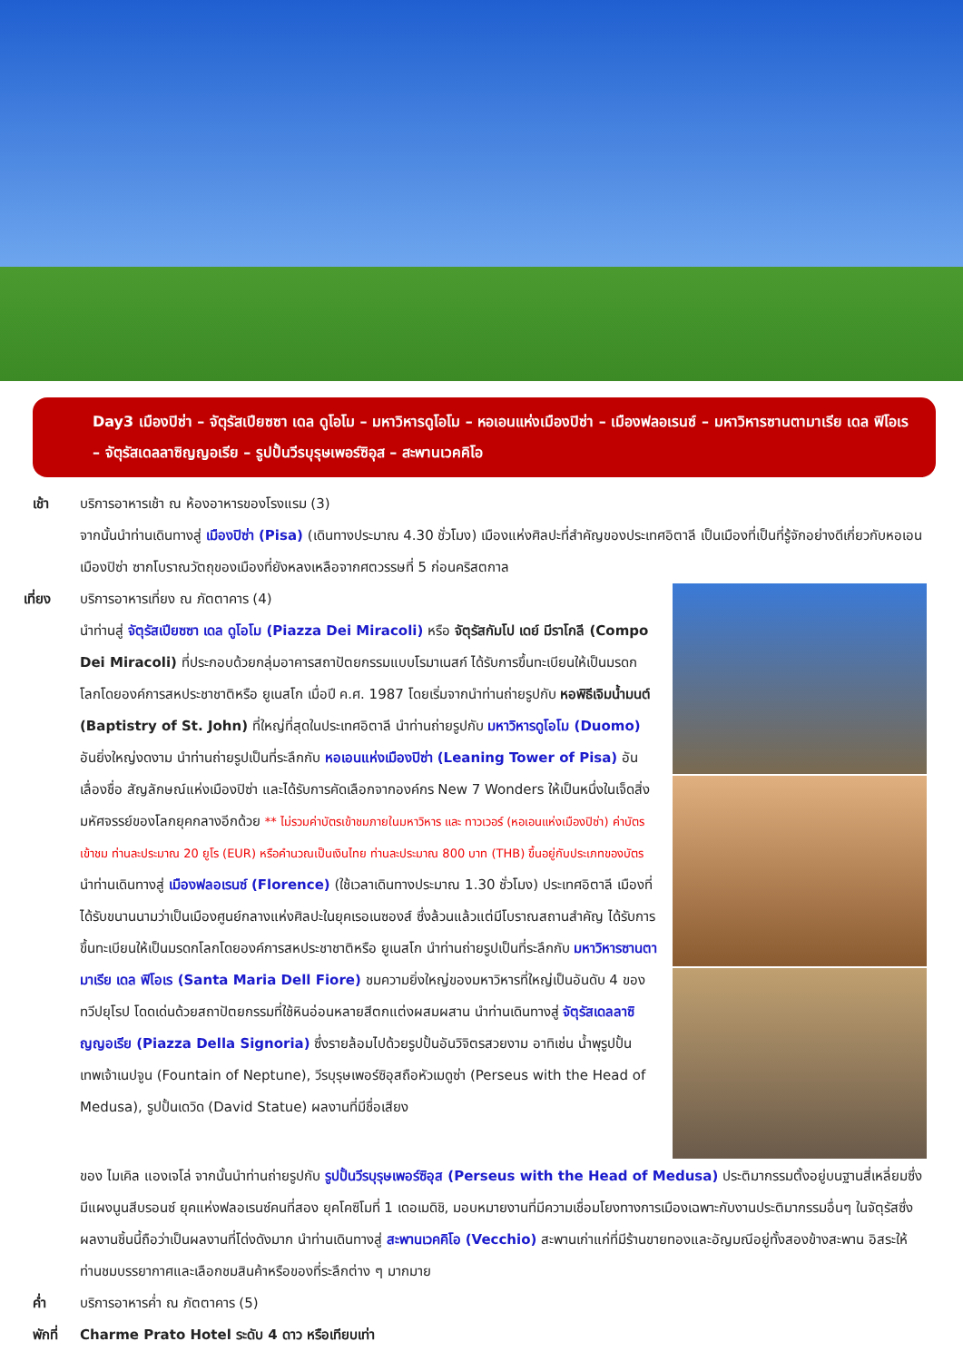Day3 เมืองปิซ่า – จัตุรัสเปียซซา เดล ดูโอโม – มหาวิหารดูโอโม – หอเอนแห่งเมืองปิซ่า – เมืองฟลอเรนซ์ – มหาวิหารซานตามาเรีย เดล ฟิโอเร – จัตุรัสเดลลาซิญญอเรีย – รูปปั้นวีรบุรุษเพอร์ซิอุส – สะพานเวคคิโอ
เช้า บริการอาหารเช้า ณ ห้องอาหารของโรงแรม (3)
จากนั้นนำท่านเดินทางสู่ เมืองปิซ่า (Pisa) (เดินทางประมาณ 4.30 ชั่วโมง) เมืองแห่งศิลปะที่สำคัญของประเทศอิตาลี เป็นเมืองที่เป็นที่รู้จักอย่างดีเกี่ยวกับหอเอนเมืองปิซ่า ซากโบราณวัตถุของเมืองที่ยังหลงเหลือจากศตวรรษที่ 5 ก่อนคริสตกาล
เที่ยง บริการอาหารเที่ยง ณ ภัตตาคาร (4)
นำท่านสู่ จัตุรัสเปียซซา เดล ดูโอโม (Piazza Dei Miracoli) หรือ จัตุรัสกัมโป เดย์ มีราโกลี (Compo Dei Miracoli) ที่ประกอบด้วยกลุ่มอาคารสถาปัตยกรรมแบบโรมาเนสก์ ได้รับการขึ้นทะเบียนให้เป็นมรดกโลกโดยองค์การสหประชาชาติหรือ ยูเนสโก เมื่อปี ค.ศ. 1987 โดยเริ่มจากนำท่านถ่ายรูปกับ หอพิธีเจิมน้ำมนต์ (Baptistry of St. John) ที่ใหญ่ที่สุดในประเทศอิตาลี นำท่านถ่ายรูปกับ มหาวิหารดูโอโม (Duomo) อันยิ่งใหญ่งดงาม นำท่านถ่ายรูปเป็นที่ระลึกกับ หอเอนแห่งเมืองปิซ่า (Leaning Tower of Pisa) อันเลื่องชื่อ สัญลักษณ์แห่งเมืองปิซ่า และได้รับการคัดเลือกจากองค์กร New 7 Wonders ให้เป็นหนึ่งในเจ็ดสิ่งมหัศจรรย์ของโลกยุคกลางอีกด้วย ** ไม่รวมค่าบัตรเข้าชมภายในมหาวิหาร และ ทาวเวอร์ (หอเอนแห่งเมืองปิซ่า) ค่าบัตรเข้าชม ท่านละประมาณ 20 ยูโร (EUR) หรือคำนวณเป็นเงินไทย ท่านละประมาณ 800 บาท (THB) ขึ้นอยู่กับประเภทของบัตร
นำท่านเดินทางสู่ เมืองฟลอเรนซ์ (Florence) (ใช้เวลาเดินทางประมาณ 1.30 ชั่วโมง) ประเทศอิตาลี เมืองที่ได้รับขนานนามว่าเป็นเมืองศูนย์กลางแห่งศิลปะในยุคเรอเนซองส์ ซึ่งล้วนแล้วแต่มีโบราณสถานสำคัญ ได้รับการขึ้นทะเบียนให้เป็นมรดกโลกโดยองค์การสหประชาชาติหรือ ยูเนสโก นำท่านถ่ายรูปเป็นที่ระลึกกับ มหาวิหารซานตามาเรีย เดล ฟิโอเร (Santa Maria Dell Fiore) ชมความยิ่งใหญ่ของมหาวิหารที่ใหญ่เป็นอันดับ 4 ของทวีปยุโรป โดดเด่นด้วยสถาปัตยกรรมที่ใช้หินอ่อนหลายสีตกแต่งผสมผสาน นำท่านเดินทางสู่ จัตุรัสเดลลาซิญญอเรีย (Piazza Della Signoria) ซึ่งรายล้อมไปด้วยรูปปั้นอันวิจิตรสวยงาม อาทิเช่น น้ำพุรูปปั้นเทพเจ้าเนปจูน (Fountain of Neptune), วีรบุรุษเพอร์ซิอุสถือหัวเมดูซ่า (Perseus with the Head of Medusa), รูปปั้นเดวิด (David Statue) ผลงานที่มีชื่อเสียง
ของ ไมเคิล แองเจโล่ จากนั้นนำท่านถ่ายรูปกับ รูปปั้นวีรบุรุษเพอร์ซิอุส (Perseus with the Head of Medusa) ประติมากรรมตั้งอยู่บนฐานสี่เหลี่ยมซึ่งมีแผงนูนสีบรอนซ์ ยุคแห่งฟลอเรนซ์คนที่สอง ยุคโคซิโมที่ 1 เดอเมดิชิ, มอบหมายงานที่มีความเชื่อมโยงทางการเมืองเฉพาะกับงานประติมากรรมอื่นๆ ในจัตุรัสซึ่งผลงานชิ้นนี้ถือว่าเป็นผลงานที่โด่งดังมาก นำท่านเดินทางสู่ สะพานเวคคิโอ (Vecchio) สะพานเก่าแก่ที่มีร้านขายทองและอัญมณีอยู่ทั้งสองข้างสะพาน อิสระให้ท่านชมบรรยากาศและเลือกชมสินค้าหรือของที่ระลึกต่าง ๆ มากมาย
ค่ำ บริการอาหารค่ำ ณ ภัตตาคาร (5)
พักที่ Charme Prato Hotel ระดับ 4 ดาว หรือเทียบเท่า